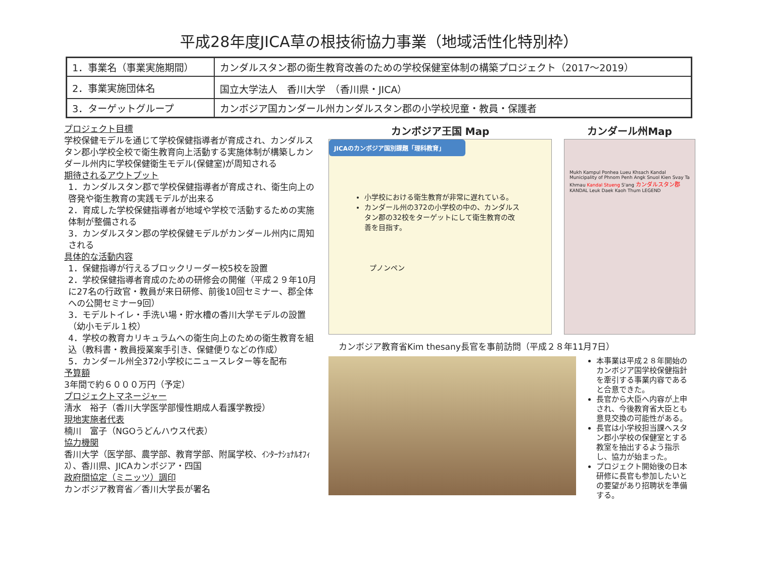平成28年度JICA草の根技術協力事業（地域活性化特別枠）
| 1．事業名（事業実施期間） | カンダルスタン郡の衛生教育改善のための学校保健室体制の構築プロジェクト（2017～2019） |
| 2．事業実施団体名 | 国立大学法人 香川大学 （香川県・JICA） |
| 3．ターゲットグループ | カンボジア国カンダール州カンダルスタン郡の小学校児童・教員・保護者 |
プロジェクト目標
学校保健モデルを通じて学校保健指導者が育成され、カンダルスタン郡小学校全校で衛生教育向上活動する実施体制が構築しカンダール州内に学校保健衛生モデル(保健室)が周知される
期待されるアウトプット
1．カンダルスタン郡で学校保健指導者が育成され、衛生向上の啓発や衛生教育の実践モデルが出来る
2．育成した学校保健指導者が地域や学校で活動するための実施体制が整備される
3．カンダルスタン郡の学校保健モデルがカンダール州内に周知される
具体的な活動内容
1．保健指導が行えるブロックリーダー校5校を設置
2．学校保健指導者育成のための研修会の開催（平成２９年10月に27名の行政官・教員が来日研修、前後10回セミナー、郡全体への公開セミナー9回）
3．モデルトイレ・手洗い場・貯水槽の香川大学モデルの設置（幼小モデル１校）
4．学校の教育カリキュラムへの衛生向上のための衛生教育を組込（教科書・教員授業案手引き、保健便りなどの作成）
5．カンダール州全372小学校にニュースレター等を配布
予算額
3年間で約６０００万円（予定）
プロジェクトマネージャー
清水　裕子（香川大学医学部慢性期成人看護学教授）
現地実施者代表
楠川　富子（NGOうどんハウス代表）
協力機関
香川大学（医学部、農学部、教育学部、附属学校、ｲﾝﾀｰﾅｼｮﾅﾙｵﾌｨｽ）、香川県、JICAカンボジア・四国
政府間協定（ミニッツ）調印
カンボジア教育省／香川大学長が署名
カンボジア王国 Map
JICAのカンボジア国別課題「理科教育」
小学校における衛生教育が非常に遅れている。
カンダール州の372の小学校の中の、カンダルスタン郡の32校をターゲットにして衛生教育の改善を目指す。
プノンペン
カンダール州Map
Mukh Kampul Ponhea Lueu Khsach Kandal Municipality of Phnom Penh Angk Snuol Kien Svay Ta Khmau Kandal Stueng S'ang カンダルスタン郡 KANDAL Leuk Daek Kaoh Thum LEGEND
カンボジア教育省Kim thesany長官を事前訪問（平成２８年11月7日）
本事業は平成２８年開始のカンボジア国学校保健指針を牽引する事業内容であると合意できた。
長官から大臣へ内容が上申され、今後教育省大臣とも意見交換の可能性がある。
長官は小学校担当課へスタン郡小学校の保健室とする教室を抽出するよう指示し、協力が始まった。
プロジェクト開始後の日本研修に長官も参加したいとの要望があり招聘状を準備する。